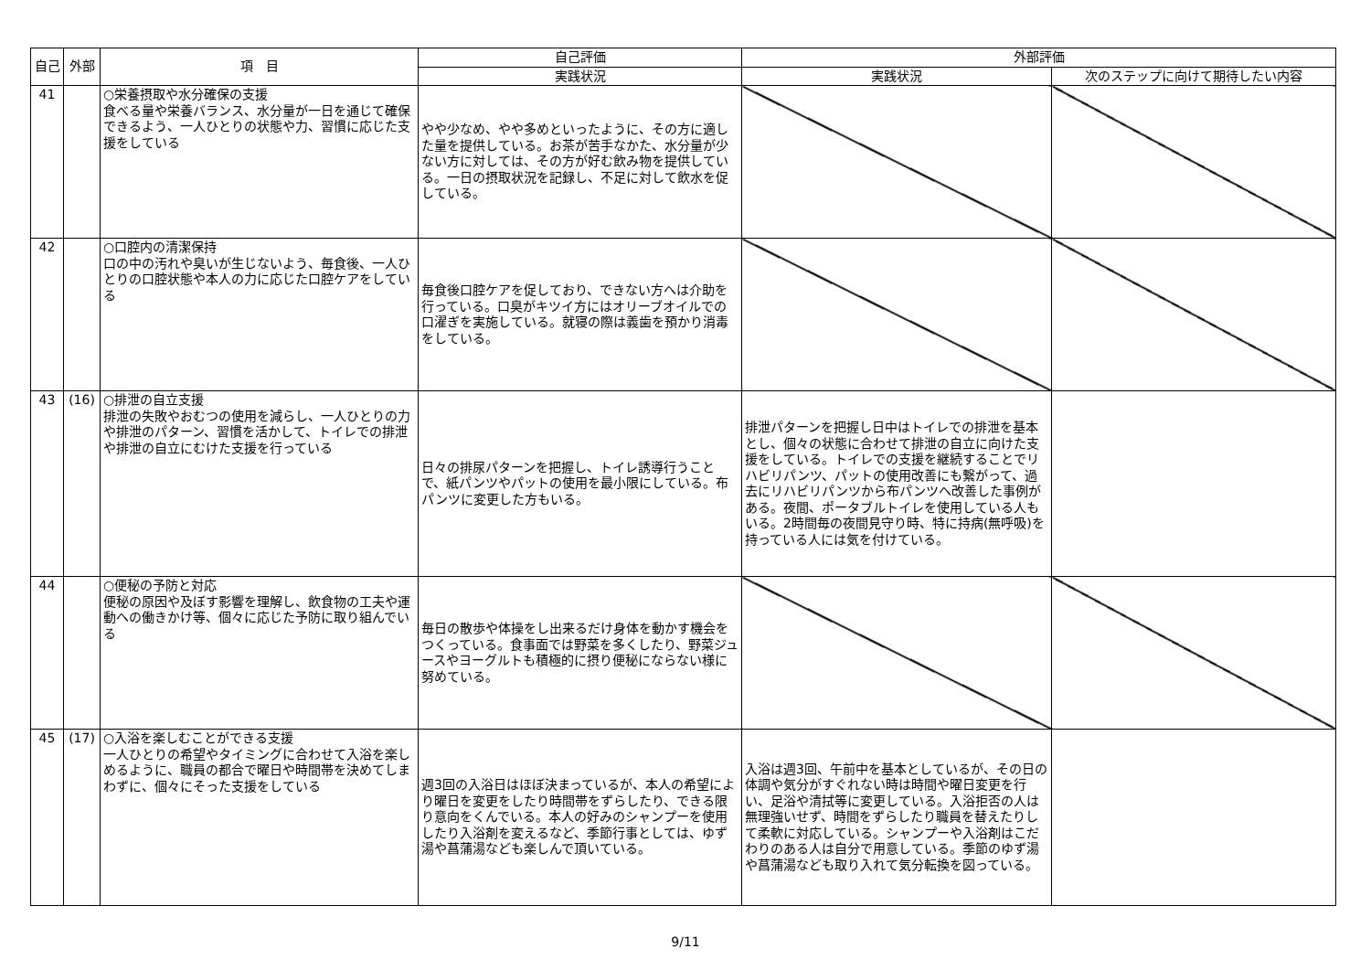| 自己 | 外部 | 項 目 | 自己評価 | 外部評価 | |
| --- | --- | --- | --- | --- | --- |
| | | | 実践状況 | 実践状況 | 次のステップに向けて期待したい内容 |
| 41 | | ○栄養摂取や水分確保の支援 食べる量や栄養バランス、水分量が一日を通じて確保できるよう、一人ひとりの状態や力、習慣に応じた支援をしている | やや少なめ、やや多めといったように、その方に適した量を提供している。お茶が苦手なかた、水分量が少ない方に対しては、その方が好む飲み物を提供している。一日の摂取状況を記録し、不足に対して飲水を促している。 | | |
| 42 | | ○口腔内の清潔保持 口の中の汚れや臭いが生じないよう、毎食後、一人ひとりの口腔状態や本人の力に応じた口腔ケアをしている | 毎食後口腔ケアを促しており、できない方へは介助を行っている。口臭がキツイ方にはオリーブオイルでの口濯ぎを実施している。就寝の際は義歯を預かり消毒をしている。 | | |
| 43 | (16) | ○排泄の自立支援 排泄の失敗やおむつの使用を減らし、一人ひとりの力や排泄のパターン、習慣を活かして、トイレでの排泄や排泄の自立にむけた支援を行っている | 日々の排尿パターンを把握し、トイレ誘導行うことで、紙パンツやパットの使用を最小限にしている。布パンツに変更した方もいる。 | 排泄パターンを把握し日中はトイレでの排泄を基本とし、個々の状態に合わせて排泄の自立に向けた支援をしている。トイレでの支援を継続することでリハビリパンツ、パットの使用改善にも繋がって、過去にリハビリパンツから布パンツへ改善した事例がある。夜間、ポータブルトイレを使用している人もいる。2時間毎の夜間見守り時、特に持病(無呼吸)を持っている人には気を付けている。 | |
| 44 | | ○便秘の予防と対応 便秘の原因や及ぼす影響を理解し、飲食物の工夫や運動への働きかけ等、個々に応じた予防に取り組んでいる | 毎日の散歩や体操をし出来るだけ身体を動かす機会をつくっている。食事面では野菜を多くしたり、野菜ジュースやヨーグルトも積極的に摂り便秘にならない様に努めている。 | | |
| 45 | (17) | ○入浴を楽しむことができる支援 一人ひとりの希望やタイミングに合わせて入浴を楽しめるように、職員の都合で曜日や時間帯を決めてしまわずに、個々にそった支援をしている | 週3回の入浴日はほぼ決まっているが、本人の希望により曜日を変更をしたり時間帯をずらしたり、できる限り意向をくんでいる。本人の好みのシャンプーを使用したり入浴剤を変えるなど、季節行事としては、ゆず湯や菖蒲湯なども楽しんで頂いている。 | 入浴は週3回、午前中を基本としているが、その日の体調や気分がすぐれない時は時間や曜日変更を行い、足浴や清拭等に変更している。入浴拒否の人は無理強いせず、時間をずらしたり職員を替えたりして柔軟に対応している。シャンプーや入浴剤はこだわりのある人は自分で用意している。季節のゆず湯や菖蒲湯なども取り入れて気分転換を図っている。 | |
9/11